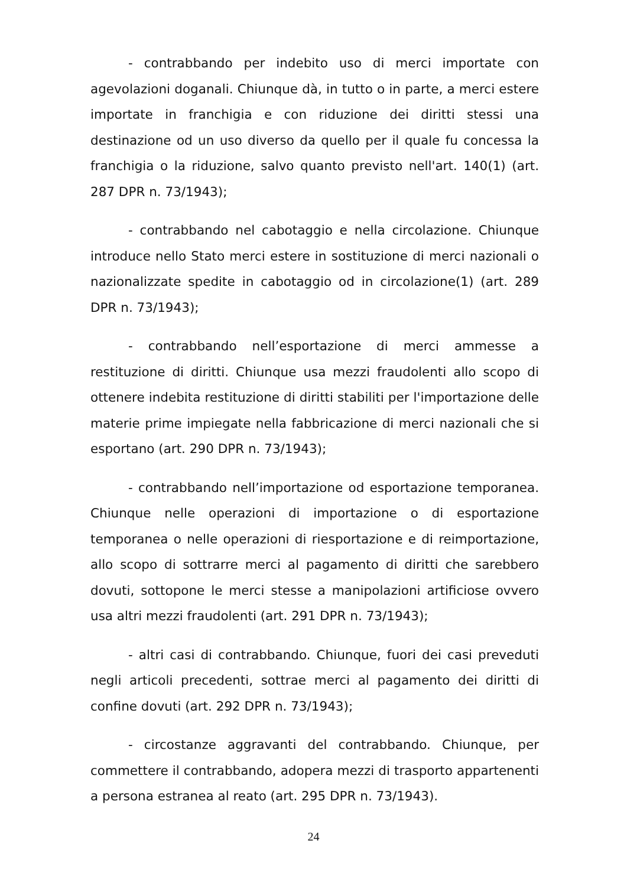- contrabbando per indebito uso di merci importate con agevolazioni doganali. Chiunque dà, in tutto o in parte, a merci estere importate in franchigia e con riduzione dei diritti stessi una destinazione od un uso diverso da quello per il quale fu concessa la franchigia o la riduzione, salvo quanto previsto nell'art. 140(1) (art. 287 DPR n. 73/1943);
- contrabbando nel cabotaggio e nella circolazione. Chiunque introduce nello Stato merci estere in sostituzione di merci nazionali o nazionalizzate spedite in cabotaggio od in circolazione(1) (art. 289 DPR n. 73/1943);
- contrabbando nell’esportazione di merci ammesse a restituzione di diritti. Chiunque usa mezzi fraudolenti allo scopo di ottenere indebita restituzione di diritti stabiliti per l'importazione delle materie prime impiegate nella fabbricazione di merci nazionali che si esportano (art. 290 DPR n. 73/1943);
- contrabbando nell’importazione od esportazione temporanea. Chiunque nelle operazioni di importazione o di esportazione temporanea o nelle operazioni di riesportazione e di reimportazione, allo scopo di sottrarre merci al pagamento di diritti che sarebbero dovuti, sottopone le merci stesse a manipolazioni artificiose ovvero usa altri mezzi fraudolenti (art. 291 DPR n. 73/1943);
- altri casi di contrabbando. Chiunque, fuori dei casi preveduti negli articoli precedenti, sottrae merci al pagamento dei diritti di confine dovuti (art. 292 DPR n. 73/1943);
- circostanze aggravanti del contrabbando. Chiunque, per commettere il contrabbando, adopera mezzi di trasporto appartenenti a persona estranea al reato (art. 295 DPR n. 73/1943).
24